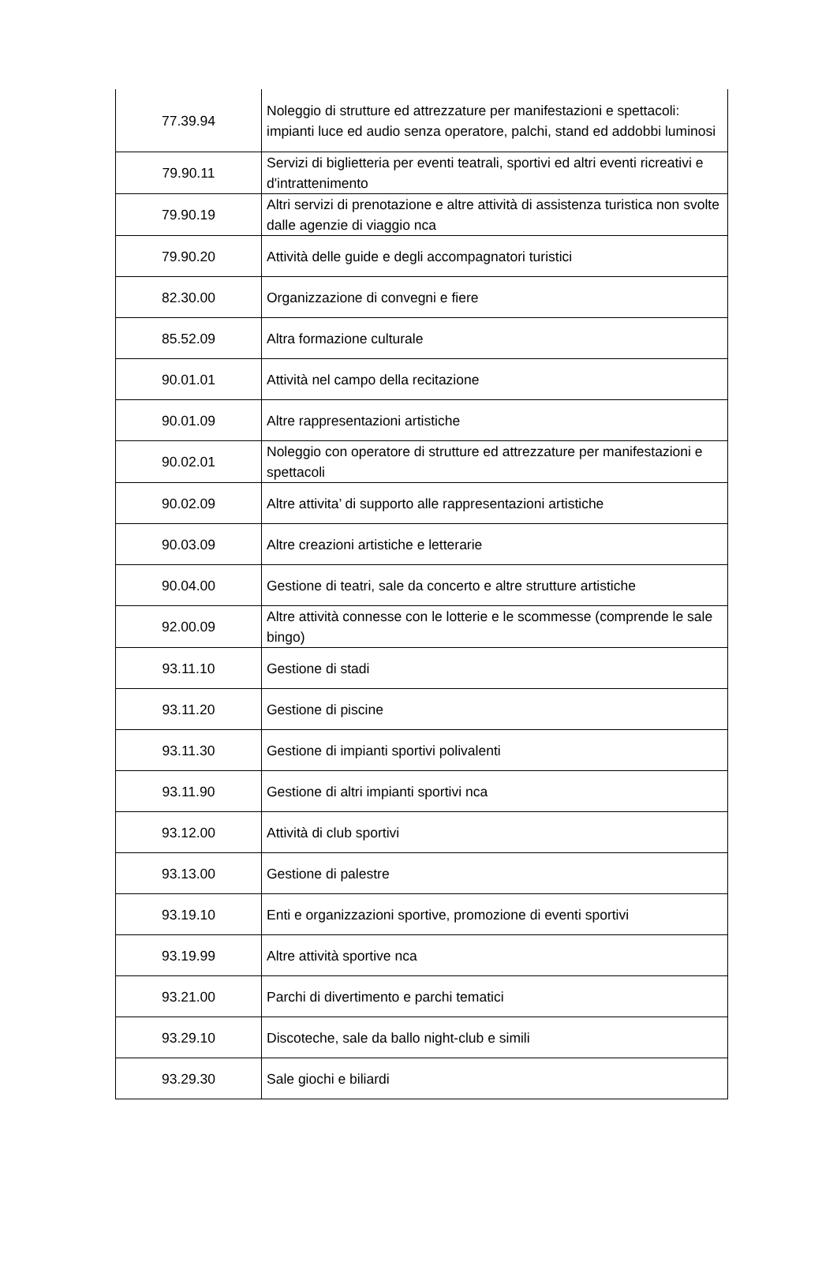| 77.39.94 | Noleggio di strutture ed attrezzature per manifestazioni e spettacoli: impianti luce ed audio senza operatore, palchi, stand ed addobbi luminosi |
| 79.90.11 | Servizi di biglietteria per eventi teatrali, sportivi ed altri eventi ricreativi e d'intrattenimento |
| 79.90.19 | Altri servizi di prenotazione e altre attività di assistenza turistica non svolte dalle agenzie di viaggio nca |
| 79.90.20 | Attività delle guide e degli accompagnatori turistici |
| 82.30.00 | Organizzazione di convegni e fiere |
| 85.52.09 | Altra formazione culturale |
| 90.01.01 | Attività nel campo della recitazione |
| 90.01.09 | Altre rappresentazioni artistiche |
| 90.02.01 | Noleggio con operatore di strutture ed attrezzature per manifestazioni e spettacoli |
| 90.02.09 | Altre attivita’ di supporto alle rappresentazioni artistiche |
| 90.03.09 | Altre creazioni artistiche e letterarie |
| 90.04.00 | Gestione di teatri, sale da concerto e altre strutture artistiche |
| 92.00.09 | Altre attività connesse con le lotterie e le scommesse (comprende le sale bingo) |
| 93.11.10 | Gestione di stadi |
| 93.11.20 | Gestione di piscine |
| 93.11.30 | Gestione di impianti sportivi polivalenti |
| 93.11.90 | Gestione di altri impianti sportivi nca |
| 93.12.00 | Attività di club sportivi |
| 93.13.00 | Gestione di palestre |
| 93.19.10 | Enti e organizzazioni sportive, promozione di eventi sportivi |
| 93.19.99 | Altre attività sportive nca |
| 93.21.00 | Parchi di divertimento e parchi tematici |
| 93.29.10 | Discoteche, sale da ballo night-club e simili |
| 93.29.30 | Sale giochi e biliardi |